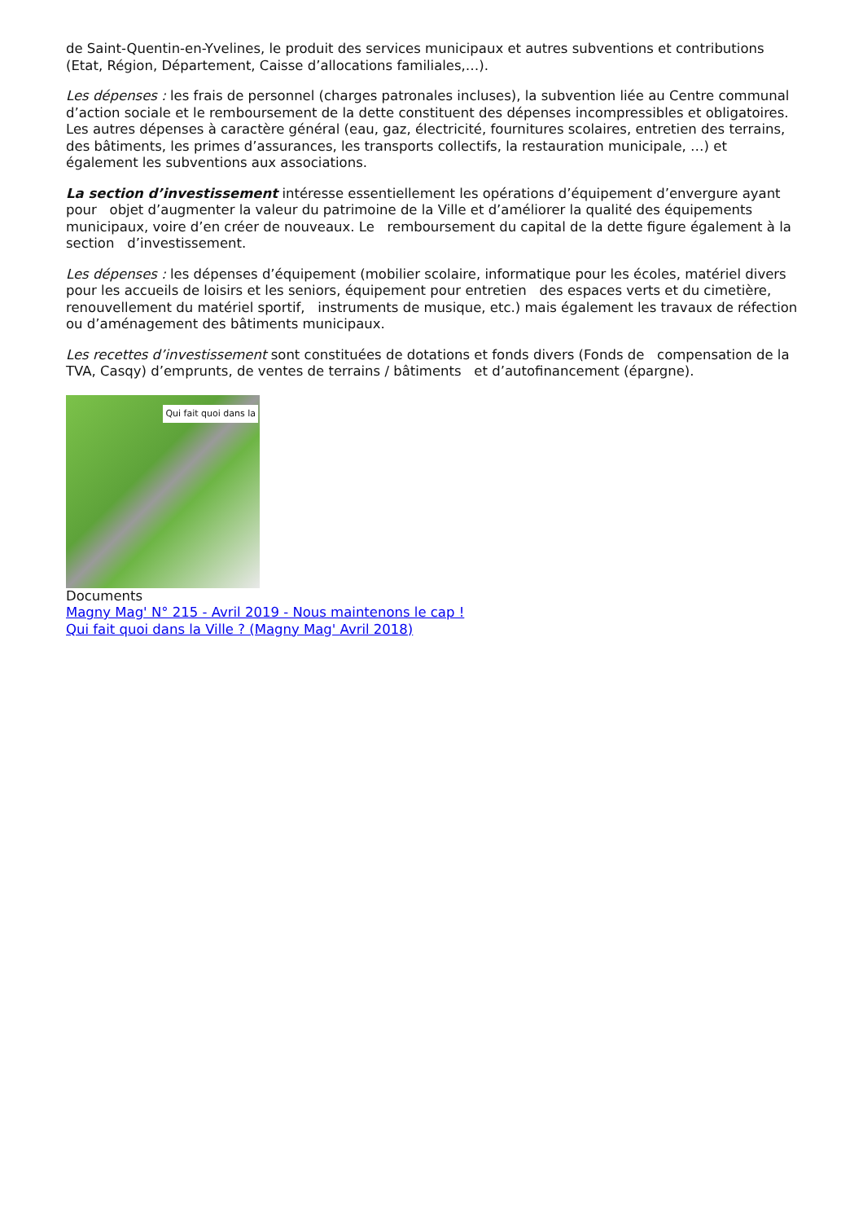de Saint-Quentin-en-Yvelines, le produit des services municipaux et autres subventions et contributions (Etat, Région, Département, Caisse d’allocations familiales,…).
Les dépenses : les frais de personnel (charges patronales incluses), la subvention liée au Centre communal d’action sociale et le remboursement de la dette constituent des dépenses incompressibles et obligatoires. Les autres dépenses à caractère général (eau, gaz, électricité, fournitures scolaires, entretien des terrains, des bâtiments, les primes d’assurances, les transports collectifs, la restauration municipale, …) et également les subventions aux associations.
La section d’investissement intéresse essentiellement les opérations d’équipement d’envergure ayant pour objet d’augmenter la valeur du patrimoine de la Ville et d’améliorer la qualité des équipements municipaux, voire d’en créer de nouveaux. Le remboursement du capital de la dette figure également à la section d’investissement.
Les dépenses : les dépenses d’équipement (mobilier scolaire, informatique pour les écoles, matériel divers pour les accueils de loisirs et les seniors, équipement pour entretien des espaces verts et du cimetière, renouvellement du matériel sportif, instruments de musique, etc.) mais également les travaux de réfection ou d’aménagement des bâtiments municipaux.
Les recettes d’investissement sont constituées de dotations et fonds divers (Fonds de compensation de la TVA, Casqy) d’emprunts, de ventes de terrains / bâtiments et d’autofinancement (épargne).
Qui fait quoi dans la
Documents
Magny Mag' N° 215 - Avril 2019 - Nous maintenons le cap !
Qui fait quoi dans la Ville ? (Magny Mag' Avril 2018)